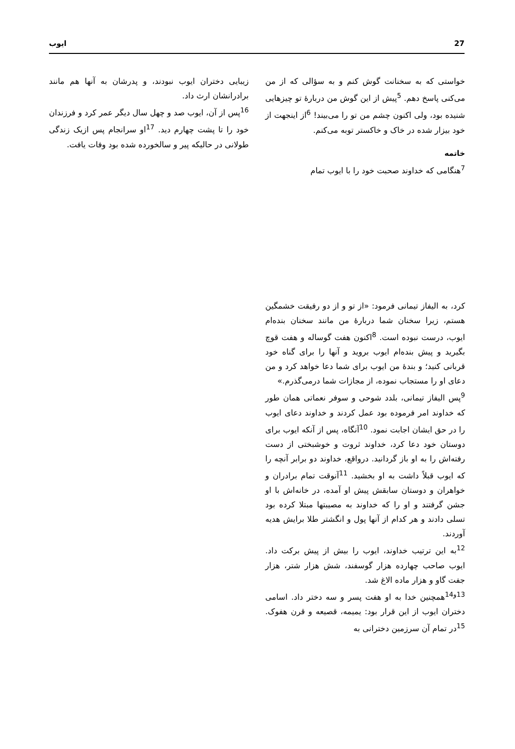27 ایوب
خواستی که به سخنانت گوش کنم و به سؤالی که از من می‌کنی پاسخ دهم. <sup>5</sup>پیش از این گوش من دربارهٔ تو چیزهایی شنیده بود، ولی اکنون چشم من تو را می‌بیند! <sup>6</sup>از اینجهت از خود بیزار شده در خاک و خاکستر توبه می‌کنم.
خاتمه
<sup>7</sup> هنگامی که خداوند صحبت خود را با ایوب تمام
کرد، به الیفاز تیمانی فرمود: «از تو و از دو رفیقت خشمگین هستم، زیرا سخنان شما دربارهٔ من مانند سخنان بنده‌ام ایوب، درست نبوده است. <sup>8</sup>اکنون هفت گوساله و هفت قوچ بگیرید و پیش بنده‌ام ایوب بروید و آنها را برای گناه خود قربانی کنید؛ و بندهٔ من ایوب برای شما دعا خواهد کرد و من دعای او را مستجاب نموده، از مجازات شما درمی‌گذرم.»
<sup>9</sup> پس الیفاز تیمانی، بلدد شوحی و سوفر نعماتی همان طور که خداوند امر فرموده بود عمل کردند و خداوند دعای ایوب را در حق ایشان اجابت نمود. <sup>10</sup>آنگاه، پس از آنکه ایوب برای دوستان خود دعا کرد، خداوند ثروت و خوشبختی از دست رفته‌اش را به او باز گردانید. درواقع، خداوند دو برابر آنچه را که ایوب قبلاً داشت به او بخشید. <sup>11</sup>آنوقت تمام برادران و خواهران و دوستان سابقش پیش او آمده، در خانه‌اش با او جشن گرفتند و او را که خداوند به مصیبتها مبتلا کرده بود تسلی دادند و هر کدام از آنها پول و انگشتر طلا برایش هدیه آوردند.
<sup>12</sup> به این ترتیب خداوند، ایوب را بیش از پیش برکت داد. ایوب صاحب چهارده هزار گوسفند، شش هزار شتر، هزار جفت گاو و هزار ماده الاغ شد.
<sup>13و14</sup>همچنین خدا به او هفت پسر و سه دختر داد. اسامی دختران ایوب از این قرار بود: یمیمه، قصیعه و قرن هفوک. <sup>15</sup>در تمام آن سرزمین دخترانی به
زیبایی دختران ایوب نبودند، و پدرشان به آنها هم مانند برادرانشان ارث داد.
<sup>16</sup> پس از آن، ایوب صد و چهل سال دیگر عمر کرد و فرزندان خود را تا پشت چهارم دید. <sup>17</sup>او سرانجام پس ازیک زندگی طولانی در حالیکه پیر و سالخورده شده بود وفات یافت.